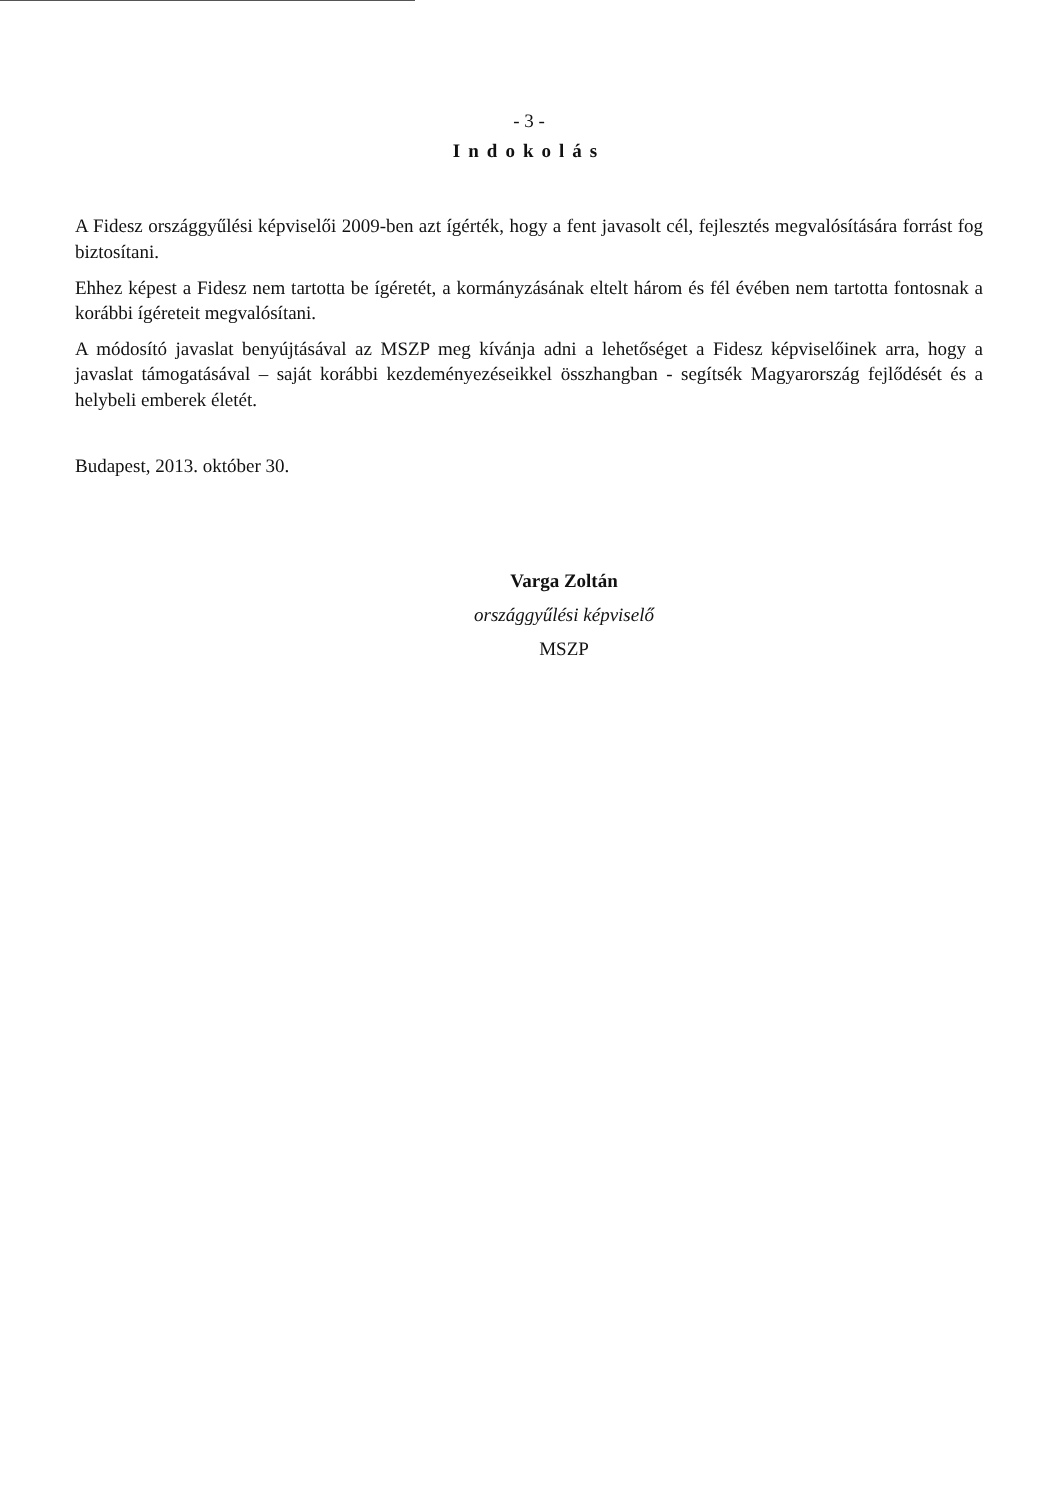- 3 -
Indokolás
A Fidesz országgyűlési képviselői 2009-ben azt ígérték, hogy a fent javasolt cél, fejlesztés megvalósítására forrást fog biztosítani.
Ehhez képest a Fidesz nem tartotta be ígéretét, a kormányzásának eltelt három és fél évében nem tartotta fontosnak a korábbi ígéreteit megvalósítani.
A módosító javaslat benyújtásával az MSZP meg kívánja adni a lehetőséget a Fidesz képviselőinek arra, hogy a javaslat támogatásával – saját korábbi kezdeményezéseikkel összhangban - segítsék Magyarország fejlődését és a helybeli emberek életét.
Budapest, 2013. október 30.
Varga Zoltán
országgyűlési képviselő
MSZP